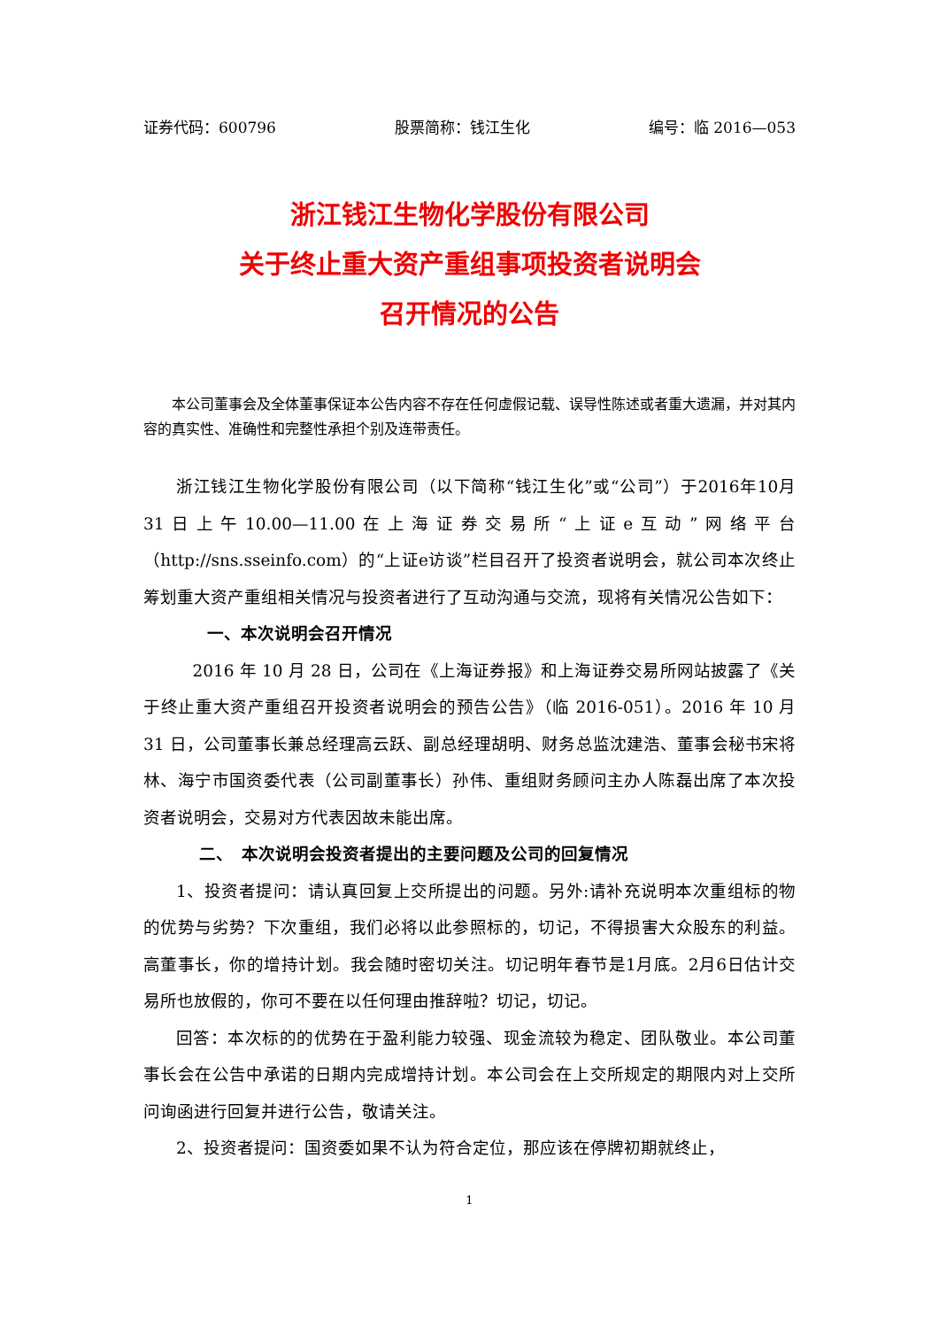证券代码：600796 股票简称：钱江生化 编号：临 2016—053
浙江钱江生物化学股份有限公司
关于终止重大资产重组事项投资者说明会
召开情况的公告
本公司董事会及全体董事保证本公告内容不存在任何虚假记载、误导性陈述或者重大遗漏，并对其内容的真实性、准确性和完整性承担个别及连带责任。
浙江钱江生物化学股份有限公司（以下简称“钱江生化”或“公司”）于2016年10月31日上午10.00—11.00在上海证券交易所“上证e互动”网络平台（http://sns.sseinfo.com）的“上证e访谈”栏目召开了投资者说明会，就公司本次终止筹划重大资产重组相关情况与投资者进行了互动沟通与交流，现将有关情况公告如下：
一、本次说明会召开情况
2016 年 10 月 28 日，公司在《上海证券报》和上海证券交易所网站披露了《关于终止重大资产重组召开投资者说明会的预告公告》（临 2016-051）。2016 年 10 月 31 日，公司董事长兼总经理高云跃、副总经理胡明、财务总监沈建浩、董事会秘书宋将林、海宁市国资委代表（公司副董事长）孙伟、重组财务顾问主办人陈磊出席了本次投资者说明会，交易对方代表因故未能出席。
二、　本次说明会投资者提出的主要问题及公司的回复情况
1、投资者提问：请认真回复上交所提出的问题。另外:请补充说明本次重组标的物的优势与劣势？下次重组，我们必将以此参照标的，切记，不得损害大众股东的利益。高董事长，你的增持计划。我会随时密切关注。切记明年春节是1月底。2月6日估计交易所也放假的，你可不要在以任何理由推辞啦？切记，切记。
回答：本次标的的优势在于盈利能力较强、现金流较为稳定、团队敬业。本公司董事长会在公告中承诺的日期内完成增持计划。本公司会在上交所规定的期限内对上交所问询函进行回复并进行公告，敬请关注。
2、投资者提问：国资委如果不认为符合定位，那应该在停牌初期就终止，
1